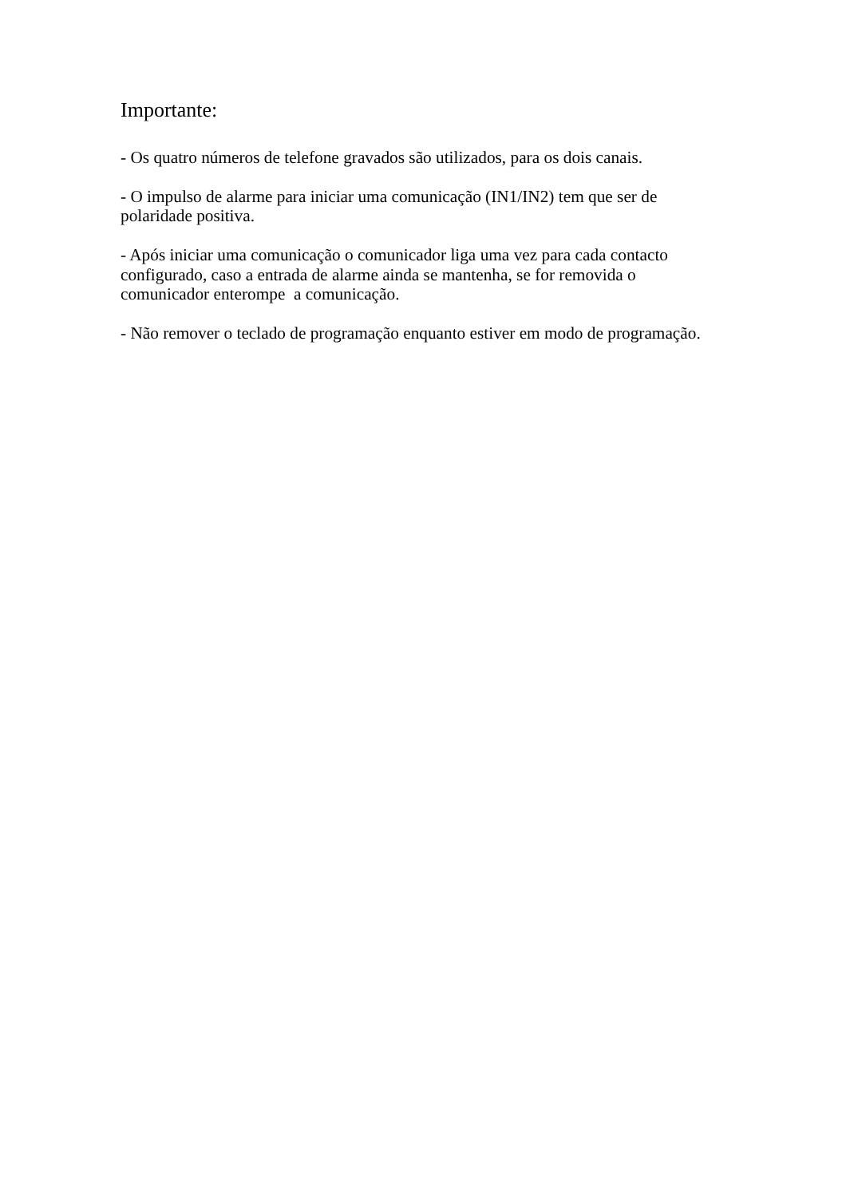Importante:
- Os quatro números de telefone gravados são utilizados, para os dois canais.
- O impulso de alarme para iniciar uma comunicação (IN1/IN2) tem que ser de
polaridade positiva.
- Após iniciar uma comunicação o comunicador liga uma vez para cada contacto
configurado, caso a entrada de alarme ainda se mantenha, se for removida o
comunicador enterompe a comunicação.
- Não remover o teclado de programação enquanto estiver em modo de programação.